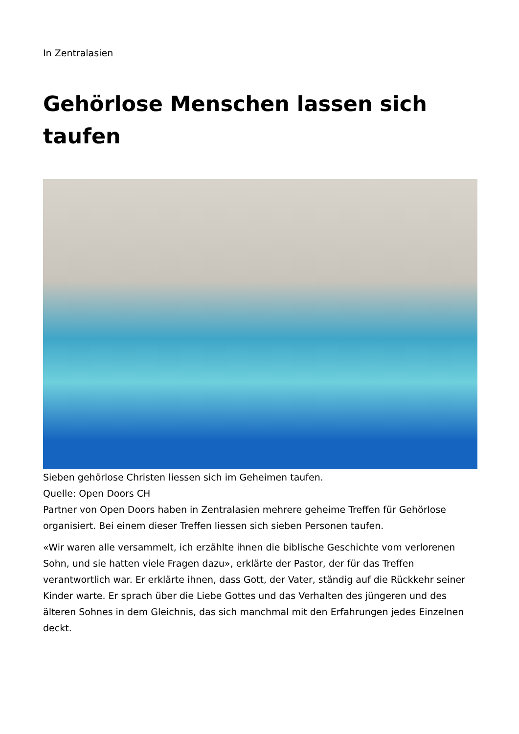In Zentralasien
Gehörlose Menschen lassen sich taufen
Sieben gehörlose Christen liessen sich im Geheimen taufen.
Quelle: Open Doors CH
Partner von Open Doors haben in Zentralasien mehrere geheime Treffen für Gehörlose organisiert. Bei einem dieser Treffen liessen sich sieben Personen taufen.
«Wir waren alle versammelt, ich erzählte ihnen die biblische Geschichte vom verlorenen Sohn, und sie hatten viele Fragen dazu», erklärte der Pastor, der für das Treffen verantwortlich war. Er erklärte ihnen, dass Gott, der Vater, ständig auf die Rückkehr seiner Kinder warte. Er sprach über die Liebe Gottes und das Verhalten des jüngeren und des älteren Sohnes in dem Gleichnis, das sich manchmal mit den Erfahrungen jedes Einzelnen deckt.